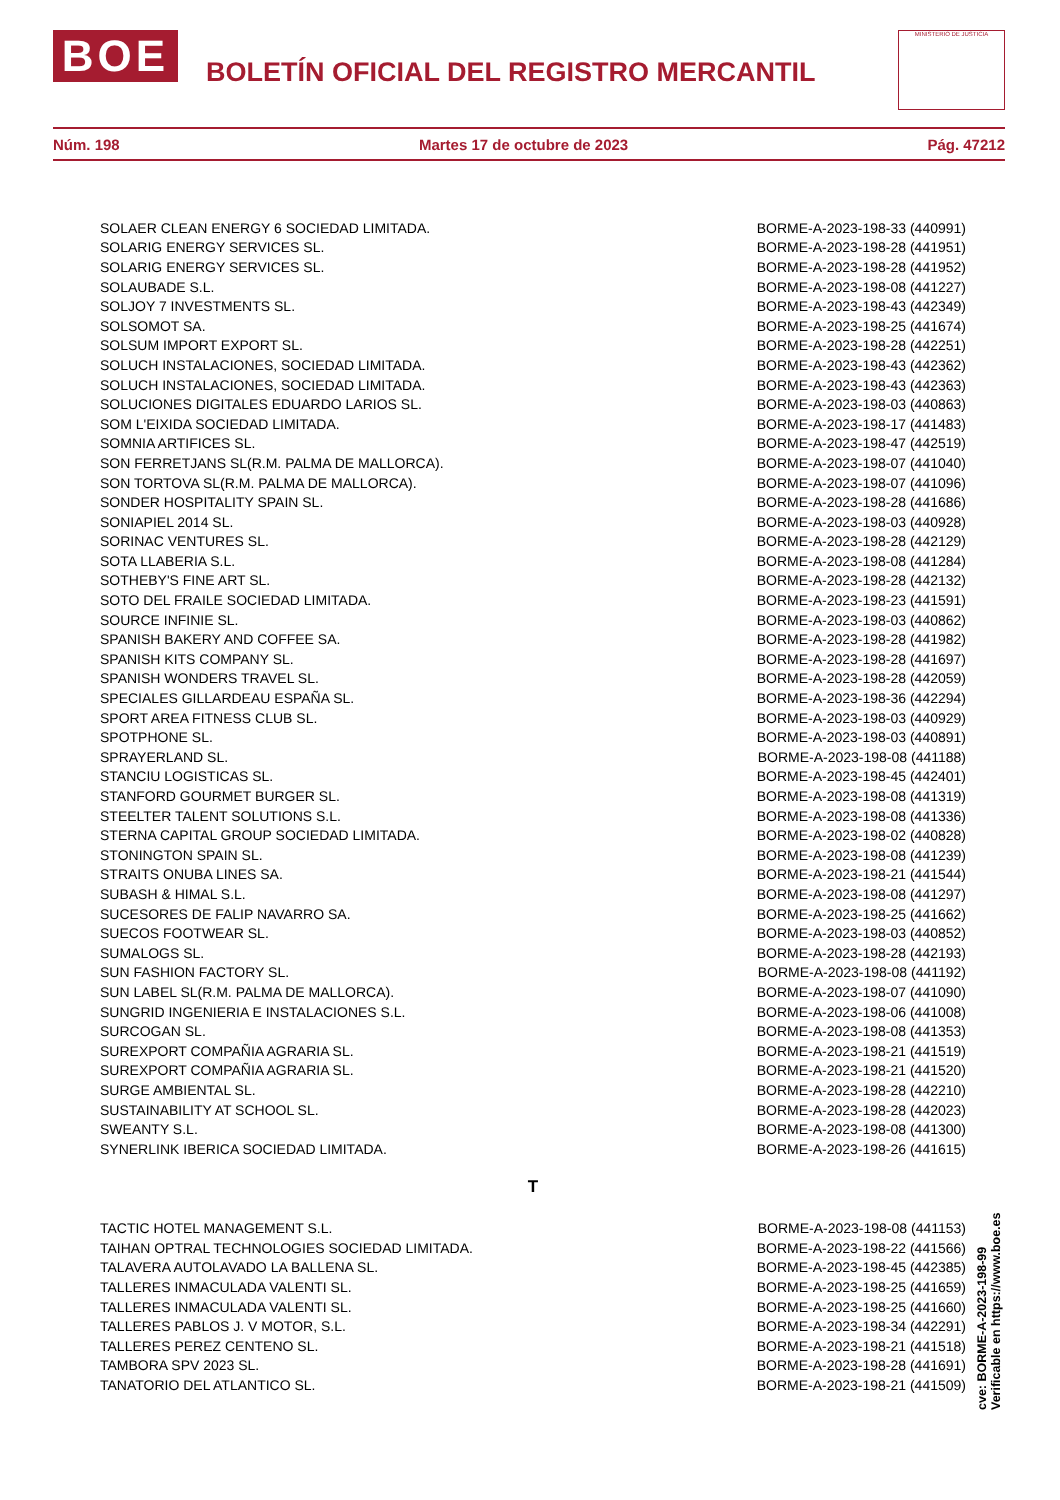BOE BOLETÍN OFICIAL DEL REGISTRO MERCANTIL
MINISTERIO DE JUSTICIA
Núm. 198 Martes 17 de octubre de 2023 Pág. 47212
| SOLAER CLEAN ENERGY 6 SOCIEDAD LIMITADA. | BORME-A-2023-198-33 (440991) |
| SOLARIG ENERGY SERVICES SL. | BORME-A-2023-198-28 (441951) |
| SOLARIG ENERGY SERVICES SL. | BORME-A-2023-198-28 (441952) |
| SOLAUBADE S.L. | BORME-A-2023-198-08 (441227) |
| SOLJOY 7 INVESTMENTS SL. | BORME-A-2023-198-43 (442349) |
| SOLSOMOT SA. | BORME-A-2023-198-25 (441674) |
| SOLSUM IMPORT EXPORT SL. | BORME-A-2023-198-28 (442251) |
| SOLUCH INSTALACIONES, SOCIEDAD LIMITADA. | BORME-A-2023-198-43 (442362) |
| SOLUCH INSTALACIONES, SOCIEDAD LIMITADA. | BORME-A-2023-198-43 (442363) |
| SOLUCIONES DIGITALES EDUARDO LARIOS SL. | BORME-A-2023-198-03 (440863) |
| SOM L'EIXIDA SOCIEDAD LIMITADA. | BORME-A-2023-198-17 (441483) |
| SOMNIA ARTIFICES SL. | BORME-A-2023-198-47 (442519) |
| SON FERRETJANS SL(R.M. PALMA DE MALLORCA). | BORME-A-2023-198-07 (441040) |
| SON TORTOVA SL(R.M. PALMA DE MALLORCA). | BORME-A-2023-198-07 (441096) |
| SONDER HOSPITALITY SPAIN SL. | BORME-A-2023-198-28 (441686) |
| SONIAPIEL 2014 SL. | BORME-A-2023-198-03 (440928) |
| SORINAC VENTURES SL. | BORME-A-2023-198-28 (442129) |
| SOTA LLABERIA S.L. | BORME-A-2023-198-08 (441284) |
| SOTHEBY'S FINE ART SL. | BORME-A-2023-198-28 (442132) |
| SOTO DEL FRAILE SOCIEDAD LIMITADA. | BORME-A-2023-198-23 (441591) |
| SOURCE INFINIE SL. | BORME-A-2023-198-03 (440862) |
| SPANISH BAKERY AND COFFEE SA. | BORME-A-2023-198-28 (441982) |
| SPANISH KITS COMPANY SL. | BORME-A-2023-198-28 (441697) |
| SPANISH WONDERS TRAVEL SL. | BORME-A-2023-198-28 (442059) |
| SPECIALES GILLARDEAU ESPAÑA SL. | BORME-A-2023-198-36 (442294) |
| SPORT AREA FITNESS CLUB SL. | BORME-A-2023-198-03 (440929) |
| SPOTPHONE SL. | BORME-A-2023-198-03 (440891) |
| SPRAYERLAND SL. | BORME-A-2023-198-08 (441188) |
| STANCIU LOGISTICAS SL. | BORME-A-2023-198-45 (442401) |
| STANFORD GOURMET BURGER SL. | BORME-A-2023-198-08 (441319) |
| STEELTER TALENT SOLUTIONS S.L. | BORME-A-2023-198-08 (441336) |
| STERNA CAPITAL GROUP SOCIEDAD LIMITADA. | BORME-A-2023-198-02 (440828) |
| STONINGTON SPAIN SL. | BORME-A-2023-198-08 (441239) |
| STRAITS ONUBA LINES SA. | BORME-A-2023-198-21 (441544) |
| SUBASH & HIMAL S.L. | BORME-A-2023-198-08 (441297) |
| SUCESORES DE FALIP NAVARRO SA. | BORME-A-2023-198-25 (441662) |
| SUECOS FOOTWEAR SL. | BORME-A-2023-198-03 (440852) |
| SUMALOGS SL. | BORME-A-2023-198-28 (442193) |
| SUN FASHION FACTORY SL. | BORME-A-2023-198-08 (441192) |
| SUN LABEL SL(R.M. PALMA DE MALLORCA). | BORME-A-2023-198-07 (441090) |
| SUNGRID INGENIERIA E INSTALACIONES S.L. | BORME-A-2023-198-06 (441008) |
| SURCOGAN SL. | BORME-A-2023-198-08 (441353) |
| SUREXPORT COMPAÑIA AGRARIA SL. | BORME-A-2023-198-21 (441519) |
| SUREXPORT COMPAÑIA AGRARIA SL. | BORME-A-2023-198-21 (441520) |
| SURGE AMBIENTAL SL. | BORME-A-2023-198-28 (442210) |
| SUSTAINABILITY AT SCHOOL SL. | BORME-A-2023-198-28 (442023) |
| SWEANTY S.L. | BORME-A-2023-198-08 (441300) |
| SYNERLINK IBERICA SOCIEDAD LIMITADA. | BORME-A-2023-198-26 (441615) |
T
| TACTIC HOTEL MANAGEMENT S.L. | BORME-A-2023-198-08 (441153) |
| TAIHAN OPTRAL TECHNOLOGIES SOCIEDAD LIMITADA. | BORME-A-2023-198-22 (441566) |
| TALAVERA AUTOLAVADO LA BALLENA SL. | BORME-A-2023-198-45 (442385) |
| TALLERES INMACULADA VALENTI SL. | BORME-A-2023-198-25 (441659) |
| TALLERES INMACULADA VALENTI SL. | BORME-A-2023-198-25 (441660) |
| TALLERES PABLOS J. V MOTOR, S.L. | BORME-A-2023-198-34 (442291) |
| TALLERES PEREZ CENTENO SL. | BORME-A-2023-198-21 (441518) |
| TAMBORA SPV 2023 SL. | BORME-A-2023-198-28 (441691) |
| TANATORIO DEL ATLANTICO SL. | BORME-A-2023-198-21 (441509) |
cve: BORME-A-2023-198-99
Verificable en https://www.boe.es